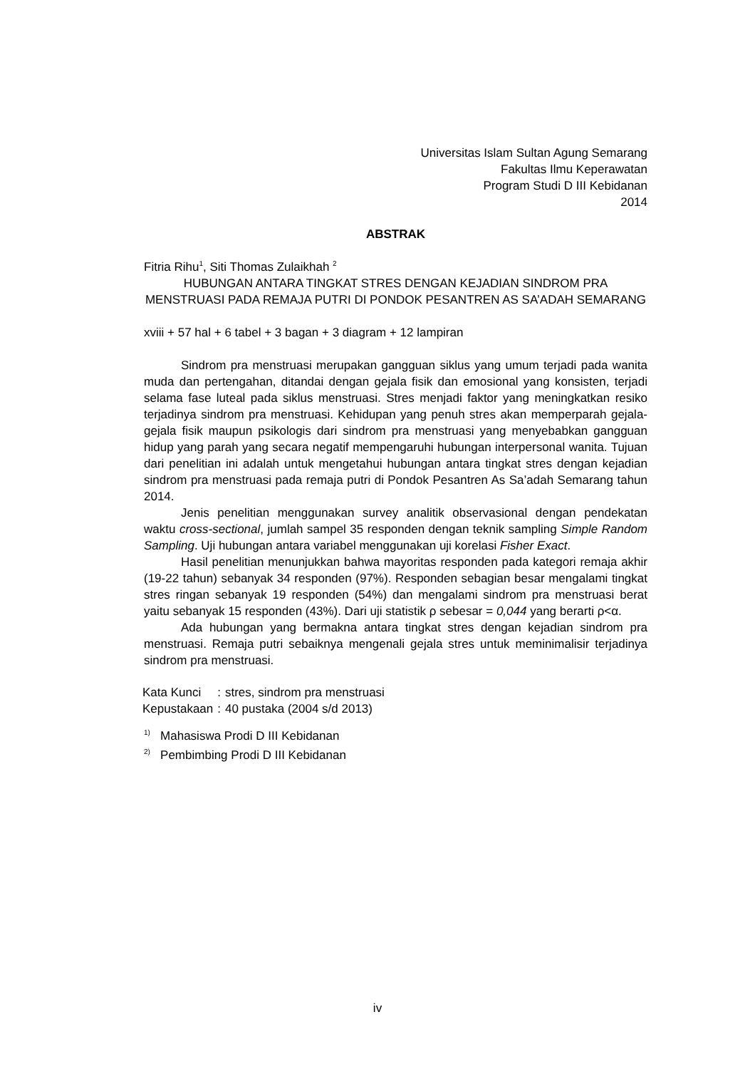Universitas Islam Sultan Agung Semarang
Fakultas Ilmu Keperawatan
Program Studi D III Kebidanan
2014
ABSTRAK
Fitria Rihu<sup>1</sup>, Siti Thomas Zulaikhah <sup>2</sup>
HUBUNGAN ANTARA TINGKAT STRES DENGAN KEJADIAN SINDROM PRA MENSTRUASI PADA REMAJA PUTRI DI PONDOK PESANTREN AS SA’ADAH SEMARANG
xviii + 57 hal + 6 tabel + 3 bagan + 3 diagram + 12 lampiran
Sindrom pra menstruasi merupakan gangguan siklus yang umum terjadi pada wanita muda dan pertengahan, ditandai dengan gejala fisik dan emosional yang konsisten, terjadi selama fase luteal pada siklus menstruasi. Stres menjadi faktor yang meningkatkan resiko terjadinya sindrom pra menstruasi. Kehidupan yang penuh stres akan memperparah gejala-gejala fisik maupun psikologis dari sindrom pra menstruasi yang menyebabkan gangguan hidup yang parah yang secara negatif mempengaruhi hubungan interpersonal wanita. Tujuan dari penelitian ini adalah untuk mengetahui hubungan antara tingkat stres dengan kejadian sindrom pra menstruasi pada remaja putri di Pondok Pesantren As Sa’adah Semarang tahun 2014.
Jenis penelitian menggunakan survey analitik observasional dengan pendekatan waktu cross-sectional, jumlah sampel 35 responden dengan teknik sampling Simple Random Sampling. Uji hubungan antara variabel menggunakan uji korelasi Fisher Exact.
Hasil penelitian menunjukkan bahwa mayoritas responden pada kategori remaja akhir (19-22 tahun) sebanyak 34 responden (97%). Responden sebagian besar mengalami tingkat stres ringan sebanyak 19 responden (54%) dan mengalami sindrom pra menstruasi berat yaitu sebanyak 15 responden (43%). Dari uji statistik ρ sebesar = 0,044 yang berarti ρ<α.
Ada hubungan yang bermakna antara tingkat stres dengan kejadian sindrom pra menstruasi. Remaja putri sebaiknya mengenali gejala stres untuk meminimalisir terjadinya sindrom pra menstruasi.
| Kata Kunci | : | stres, sindrom pra menstruasi |
| Kepustakaan | : | 40 pustaka (2004 s/d 2013) |
<sup>1)</sup> Mahasiswa Prodi D III Kebidanan
<sup>2)</sup> Pembimbing Prodi D III Kebidanan
iv